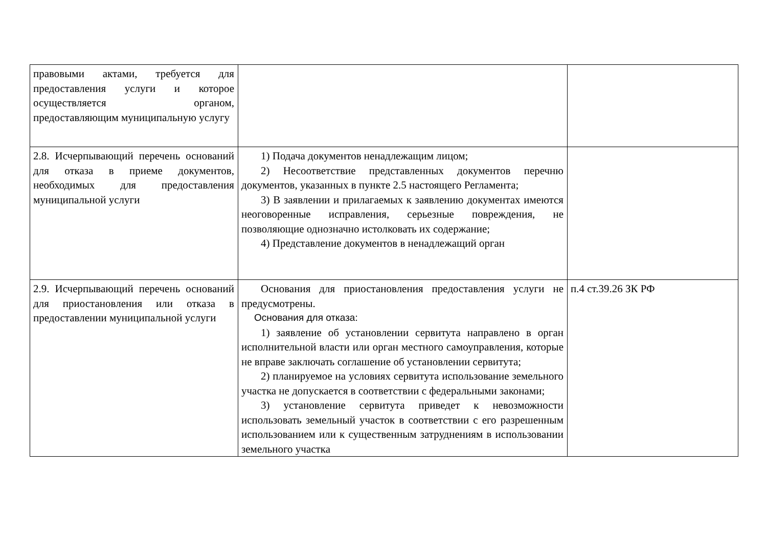| правовыми актами, требуется для предоставления услуги и которое осуществляется органом, предоставляющим муниципальную услугу | | |
| 2.8. Исчерпывающий перечень оснований для отказа в приеме документов, необходимых для предоставления муниципальной услуги | 1) Подача документов ненадлежащим лицом; 2) Несоответствие представленных документов перечню документов, указанных в пункте 2.5 настоящего Регламента; 3) В заявлении и прилагаемых к заявлению документах имеются неоговоренные исправления, серьезные повреждения, не позволяющие однозначно истолковать их содержание; 4) Представление документов в ненадлежащий орган | |
| 2.9. Исчерпывающий перечень оснований для приостановления или отказа в предоставлении муниципальной услуги | Основания для приостановления предоставления услуги не предусмотрены. Основания для отказа: 1) заявление об установлении сервитута направлено в орган исполнительной власти или орган местного самоуправления, которые не вправе заключать соглашение об установлении сервитута; 2) планируемое на условиях сервитута использование земельного участка не допускается в соответствии с федеральными законами; 3) установление сервитута приведет к невозможности использовать земельный участок в соответствии с его разрешенным использованием или к существенным затруднениям в использовании земельного участка | п.4 ст.39.26 ЗК РФ |